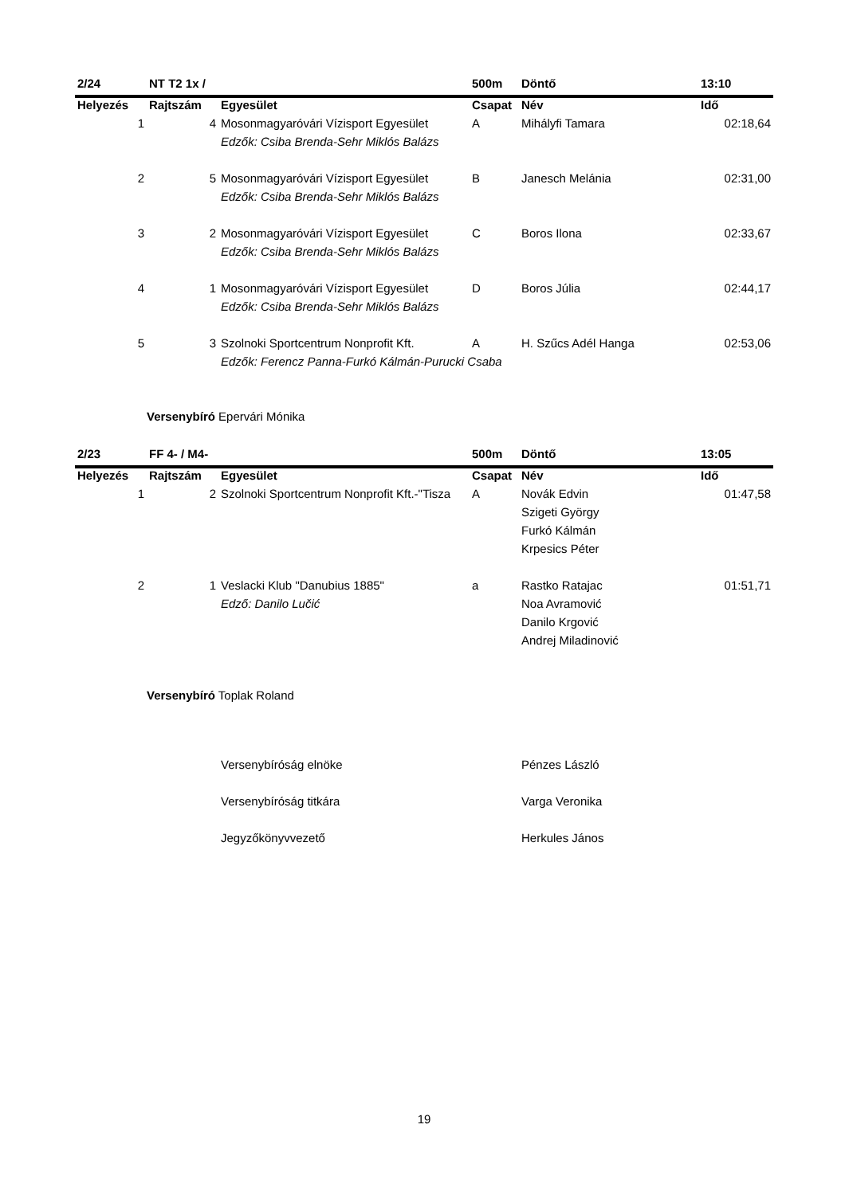| 2/24 | NT T2 1x / | | 500m | Döntő | 13:10 |
| --- | --- | --- | --- | --- | --- |
| Helyezés | Rajtszám | Egyesület | Csapat | Név | Idő |
| 1 | 4 | Mosonmagyaróvári Vízisport Egyesület | A | Mihályfi Tamara | 02:18,64 |
| | | Edzők: Csiba Brenda-Sehr Miklós Balázs | | | |
| 2 | 5 | Mosonmagyaróvári Vízisport Egyesület | B | Janesch Melánia | 02:31,00 |
| | | Edzők: Csiba Brenda-Sehr Miklós Balázs | | | |
| 3 | 2 | Mosonmagyaróvári Vízisport Egyesület | C | Boros Ilona | 02:33,67 |
| | | Edzők: Csiba Brenda-Sehr Miklós Balázs | | | |
| 4 | 1 | Mosonmagyaróvári Vízisport Egyesület | D | Boros Júlia | 02:44,17 |
| | | Edzők: Csiba Brenda-Sehr Miklós Balázs | | | |
| 5 | 3 | Szolnoki Sportcentrum Nonprofit Kft. | A | H. Szűcs Adél Hanga | 02:53,06 |
| | | Edzők: Ferencz Panna-Furkó Kálmán-Purucki Csaba | | | |
Versenybíró Epervári Mónika
| 2/23 | FF 4- / M4- | | 500m | Döntő | 13:05 |
| --- | --- | --- | --- | --- | --- |
| Helyezés | Rajtszám | Egyesület | Csapat | Név | Idő |
| 1 | 2 | Szolnoki Sportcentrum Nonprofit Kft.-"Tisza | A | Novák Edvin | 01:47,58 |
| | | | | Szigeti György | |
| | | | | Furkó Kálmán | |
| | | | | Krpesics Péter | |
| 2 | 1 | Veslacki Klub "Danubius 1885" | a | Rastko Ratajac | 01:51,71 |
| | | Edző: Danilo Lučić | | Noa Avramović | |
| | | | | Danilo Krgović | |
| | | | | Andrej Miladinović | |
Versenybíró Toplak Roland
| | Versenybíróság elnöke | Pénzes László |
| | Versenybíróság titkára | Varga Veronika |
| | Jegyzőkönyvvezető | Herkules János |
19